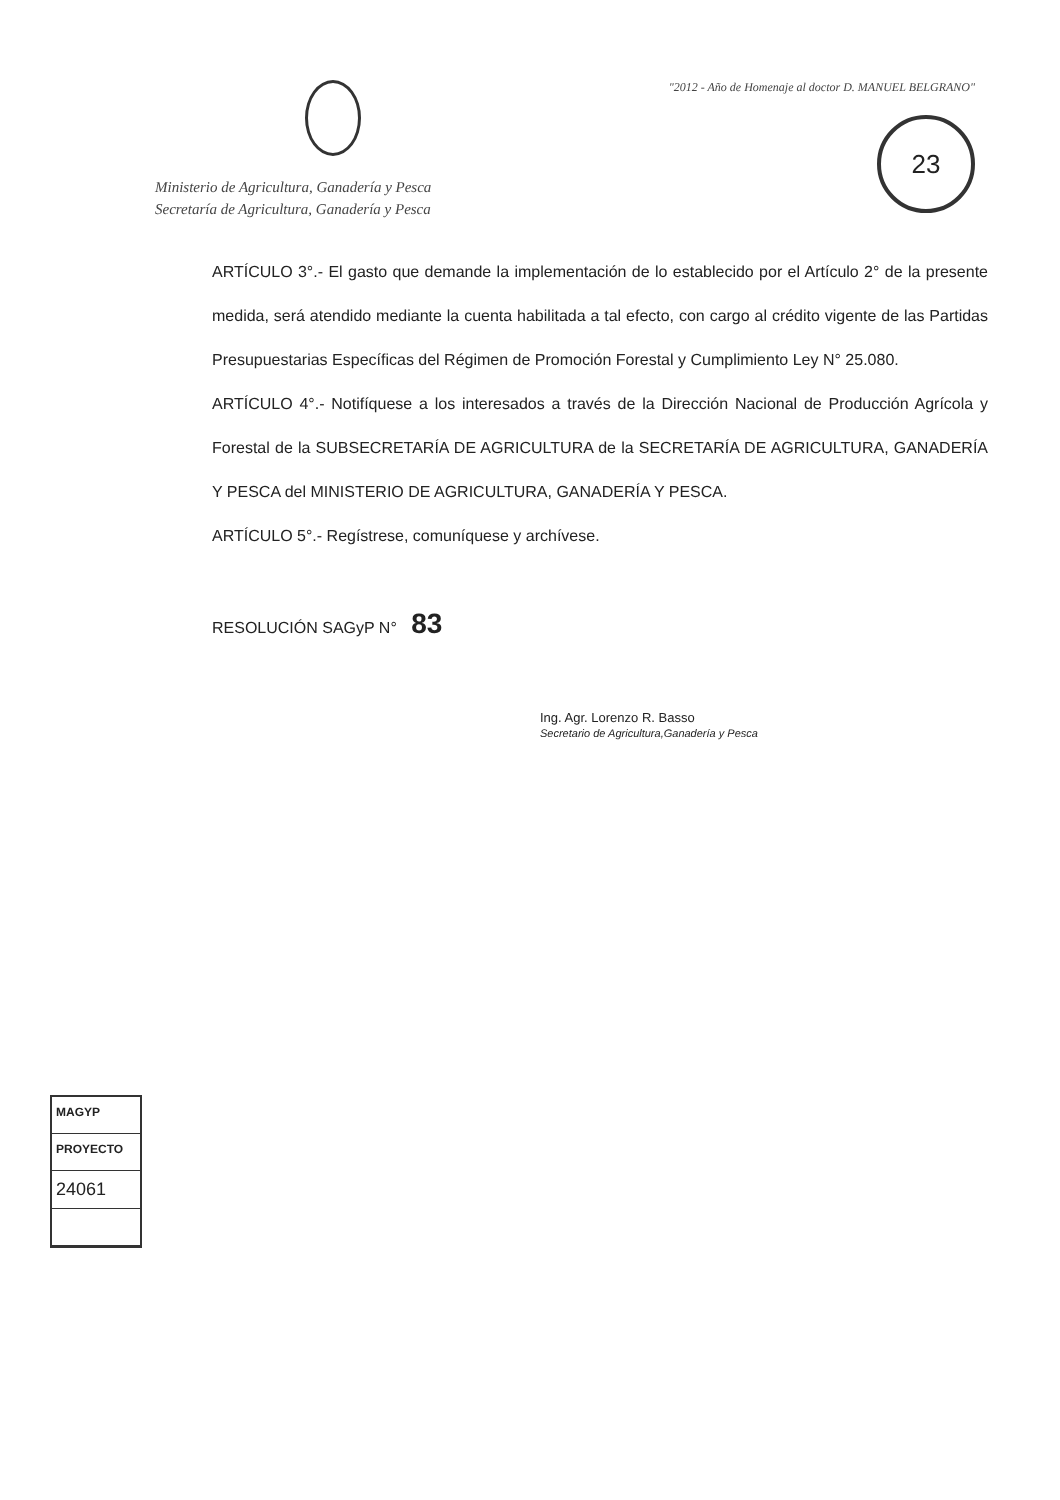Ministerio de Agricultura, Ganadería y Pesca
Secretaría de Agricultura, Ganadería y Pesca
"2012 - Año de Homenaje al doctor D. MANUEL BELGRANO"
23
ARTÍCULO 3°.- El gasto que demande la implementación de lo establecido por el Artículo 2° de la presente medida, será atendido mediante la cuenta habilitada a tal efecto, con cargo al crédito vigente de las Partidas Presupuestarias Específicas del Régimen de Promoción Forestal y Cumplimiento Ley N° 25.080.
ARTÍCULO 4°.- Notifíquese a los interesados a través de la Dirección Nacional de Producción Agrícola y Forestal de la SUBSECRETARÍA DE AGRICULTURA de la SECRETARÍA DE AGRICULTURA, GANADERÍA Y PESCA del MINISTERIO DE AGRICULTURA, GANADERÍA Y PESCA.
ARTÍCULO 5°.- Regístrese, comuníquese y archívese.
RESOLUCIÓN SAGyP N° 83
Ing. Agr. Lorenzo R. Basso
Secretario de Agricultura,Ganadería y Pesca
MAGYP
PROYECTO
24061